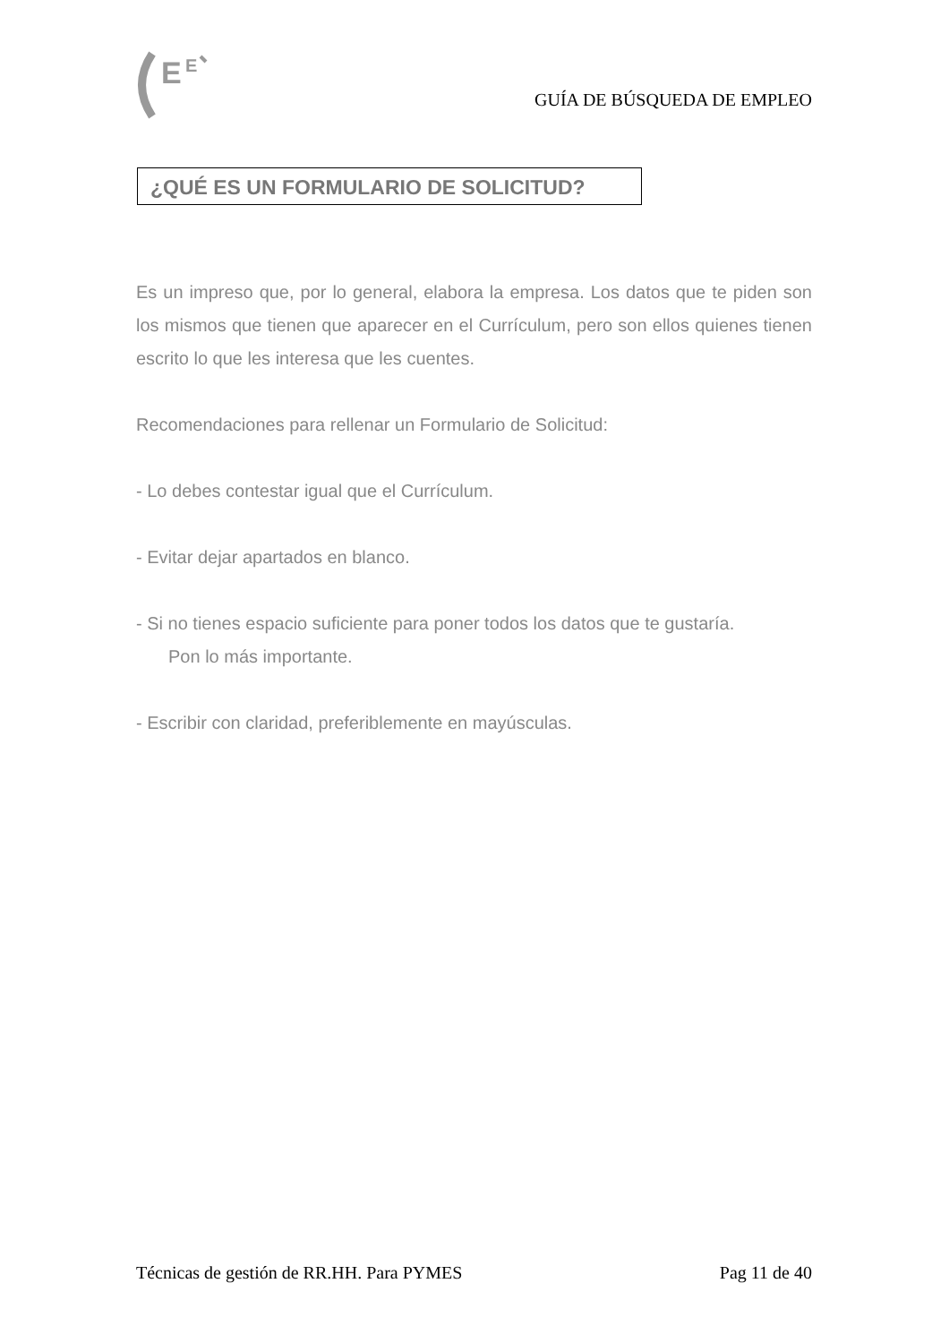E
E
GUÍA DE BÚSQUEDA DE EMPLEO
¿QUÉ ES UN FORMULARIO DE SOLICITUD?
Es un impreso que, por lo general, elabora la empresa. Los datos que te piden son los mismos que tienen que aparecer en el Currículum, pero son ellos quienes tienen escrito lo que les interesa que les cuentes.
Recomendaciones para rellenar un Formulario de Solicitud:
- Lo debes contestar igual que el Currículum.
- Evitar dejar apartados en blanco.
- Si no tienes espacio suficiente para poner todos los datos que te gustaría.
Pon lo más importante.
- Escribir con claridad, preferiblemente en mayúsculas.
Técnicas de gestión de RR.HH. Para PYMES Pag 11 de 40